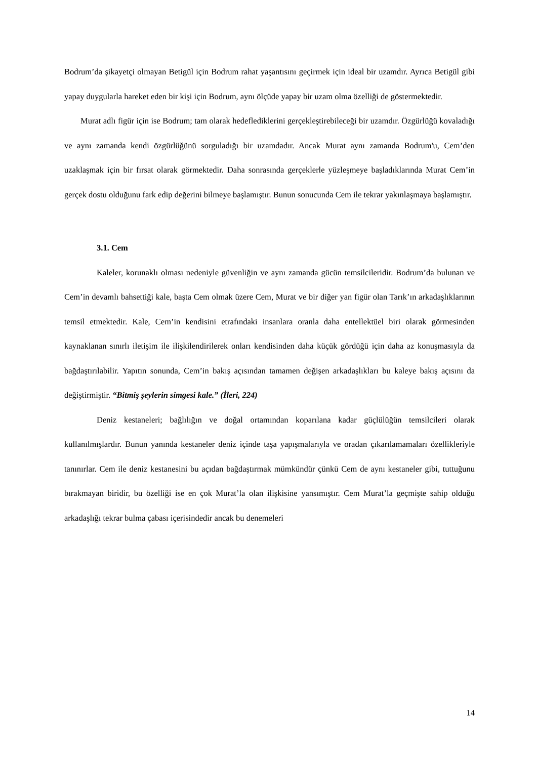Bodrum’da şikayetçi olmayan Betigül için Bodrum rahat yaşantısını geçirmek için ideal bir uzamdır. Ayrıca Betigül gibi yapay duygularla hareket eden bir kişi için Bodrum, aynı ölçüde yapay bir uzam olma özelliği de göstermektedir.
Murat adlı figür için ise Bodrum; tam olarak hedefledikle­rini gerçekleştirebileceği bir uzamdır. Özgürlüğü kovaladığı ve aynı zamanda kendi özgürlüğünü sorguladığı bir uzamdadır. Ancak Murat aynı zamanda Bodrum'u, Cem’den uzaklaşmak için bir fırsat olarak görmektedir. Daha sonrasında gerçeklerle yüzleşmeye başladıklarında Murat Cem’in gerçek dostu olduğunu fark edip değerini bilmeye başlamıştır. Bunun sonucunda Cem ile tekrar yakınlaşmaya başlamıştır.
3.1. Cem
Kaleler, korunaklı olması nedeniyle güvenliğin ve aynı zamanda gücün temsilcileridir. Bodrum’da bulunan ve Cem’in devamlı bahsettiği kale, başta Cem olmak üzere Cem, Murat ve bir diğer yan figür olan Tarık’ın arkadaşlıklarının temsil etmektedir. Kale, Cem’in kendisini etrafındaki insanlara oranla daha entellektüel biri olarak görmesinden kaynaklanan sınırlı iletişim ile ilişkilendirilerek onları kendisinden daha küçük gördüğü için daha az konuşmasıyla da bağdaştırılabilir. Yapıtın sonunda, Cem’in bakış açısından tamamen değişen arkadaşlıkları bu kaleye bakış açısını da değiştirmiştir. “Bitmiş şeylerin simgesi kale.” (İleri, 224)
Deniz kestaneleri; bağlılığın ve doğal ortamından koparılana kadar güçlülüğün temsilcileri olarak kullanılmışlardır. Bunun yanında kestaneler deniz içinde taşa yapışmalarıyla ve oradan çıkarılamamaları özellikleriyle tanınırlar. Cem ile deniz kestanesini bu açıdan bağdaştırmak mümkündür çünkü Cem de aynı kestaneler gibi, tuttuğunu bırakmayan biridir, bu özelliği ise en çok Murat’la olan ilişkisine yansımıştır. Cem Murat’la geçmişte sahip olduğu arkadaşlığı tekrar bulma çabası içerisindedir ancak bu denemeleri
14